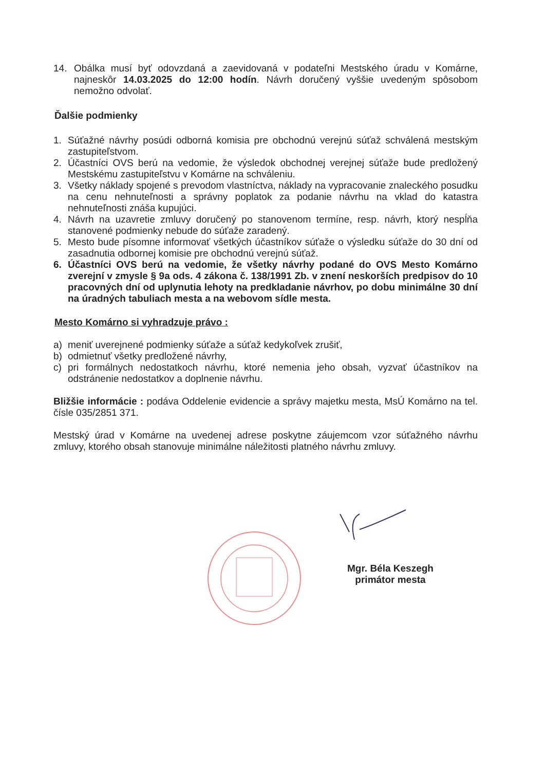14. Obálka musí byť odovzdaná a zaevidovaná v podateľni Mestského úradu v Komárne, najneskôr 14.03.2025 do 12:00 hodín. Návrh doručený vyššie uvedeným spôsobom nemožno odvolať.
Ďalšie podmienky
1. Súťažné návrhy posúdi odborná komisia pre obchodnú verejnú súťaž schválená mestským zastupiteľstvom.
2. Účastníci OVS berú na vedomie, že výsledok obchodnej verejnej súťaže bude predložený Mestskému zastupiteľstvu v Komárne na schváleniu.
3. Všetky náklady spojené s prevodom vlastníctva, náklady na vypracovanie znaleckého posudku na cenu nehnuteľnosti a správny poplatok za podanie návrhu na vklad do katastra nehnuteľnosti znáša kupujúci.
4. Návrh na uzavretie zmluvy doručený po stanovenom termíne, resp. návrh, ktorý nespĺňa stanovené podmienky nebude do súťaže zaradený.
5. Mesto bude písomne informovať všetkých účastníkov súťaže o výsledku súťaže do 30 dní od zasadnutia odbornej komisie pre obchodnú verejnú súťaž.
6. Účastníci OVS berú na vedomie, že všetky návrhy podané do OVS Mesto Komárno zverejní v zmysle § 9a ods. 4 zákona č. 138/1991 Zb. v znení neskorších predpisov do 10 pracovných dní od uplynutia lehoty na predkladanie návrhov, po dobu minimálne 30 dní na úradných tabuliach mesta a na webovom sídle mesta.
Mesto Komárno si vyhradzuje právo :
a) meniť uverejnené podmienky súťaže a súťaž kedykoľvek zrušiť,
b) odmietnuť všetky predložené návrhy,
c) pri formálnych nedostatkoch návrhu, ktoré nemenia jeho obsah, vyzvať účastníkov na odstránenie nedostatkov a doplnenie návrhu.
Bližšie informácie : podáva Oddelenie evidencie a správy majetku mesta, MsÚ Komárno na tel. čísle 035/2851 371.
Mestský úrad v Komárne na uvedenej adrese poskytne záujemcom vzor súťažného návrhu zmluvy, ktorého obsah stanovuje minimálne náležitosti platného návrhu zmluvy.
Mgr. Béla Keszegh
primátor mesta